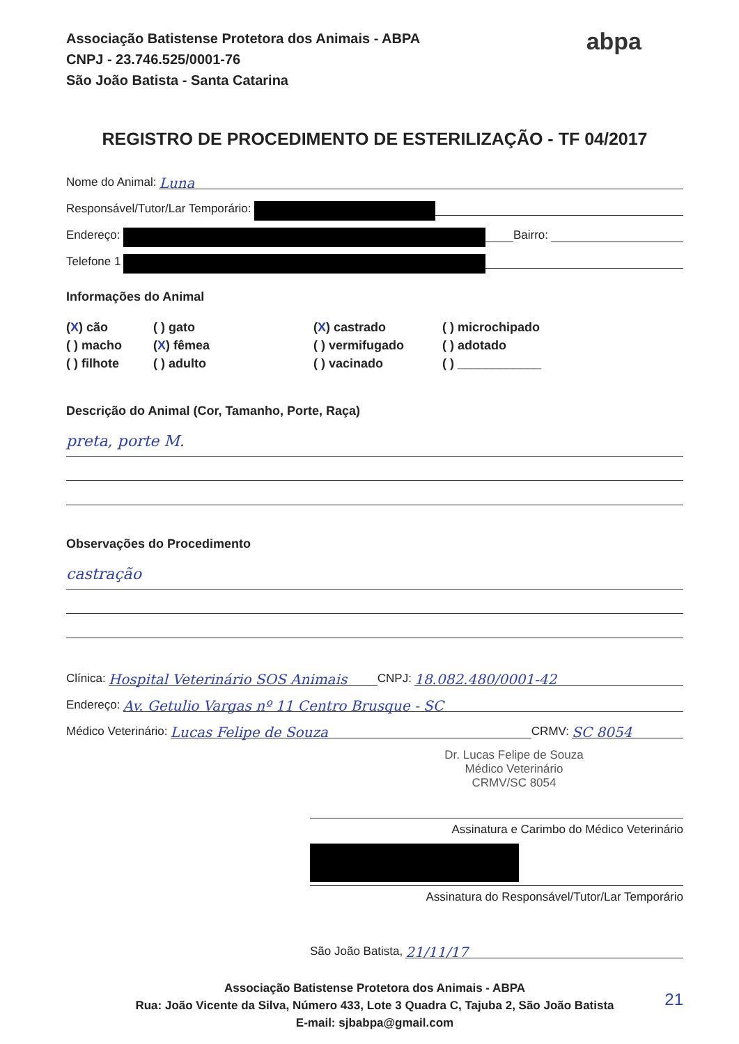Associação Batistense Protetora dos Animais - ABPA
CNPJ - 23.746.525/0001-76
São João Batista - Santa Catarina
abpa
REGISTRO DE PROCEDIMENTO DE ESTERILIZAÇÃO - TF 04/2017
Nome do Animal: Luna
Responsável/Tutor/Lar Temporário:
Endereço: Bairro:
Telefone 1
Informações do Animal
(X) cão
( ) gato
(X) castrado
( ) microchipado
( ) macho
(X) fêmea
( ) vermifugado
( ) adotado
( ) filhote
( ) adulto
( ) vacinado
( ) ____________
Descrição do Animal (Cor, Tamanho, Porte, Raça)
preta, porte M.
Observações do Procedimento
castração
Clínica: Hospital Veterinário SOS Animais CNPJ: 18.082.480/0001-42
Endereço: Av. Getulio Vargas nº 11 Centro Brusque - SC
Médico Veterinário: Lucas Felipe de Souza CRMV: SC 8054
Dr. Lucas Felipe de Souza
Médico Veterinário
CRMV/SC 8054
Assinatura e Carimbo do Médico Veterinário
Assinatura do Responsável/Tutor/Lar Temporário
São João Batista, 21/11/17
Associação Batistense Protetora dos Animais - ABPA
Rua: João Vicente da Silva, Número 433, Lote 3 Quadra C, Tajuba 2, São João Batista
E-mail: sjbabpa@gmail.com
21